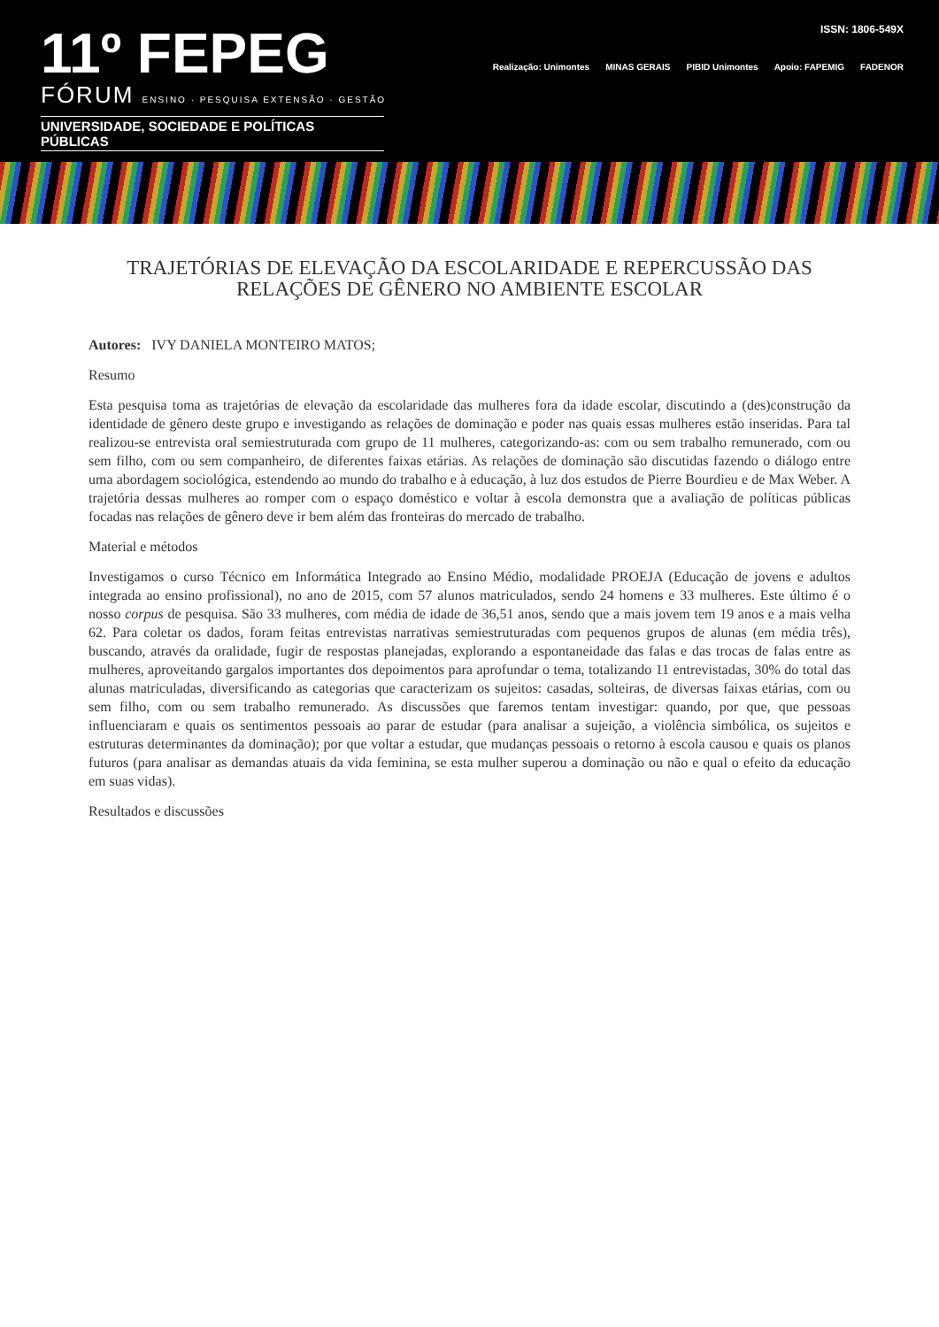11º FEPEG
FÓRUM ENSINO · PESQUISA EXTENSÃO · GESTÃO
UNIVERSIDADE, SOCIEDADE E POLÍTICAS PÚBLICAS
ISSN: 1806-549X
Realização: Unimontes MINAS GERAIS PIBID Unimontes Apoio: FAPEMIG FADENOR
TRAJETÓRIAS DE ELEVAÇÃO DA ESCOLARIDADE E REPERCUSSÃO DAS RELAÇÕES DE GÊNERO NO AMBIENTE ESCOLAR
Autores: IVY DANIELA MONTEIRO MATOS;
Resumo
Esta pesquisa toma as trajetórias de elevação da escolaridade das mulheres fora da idade escolar, discutindo a (des)construção da identidade de gênero deste grupo e investigando as relações de dominação e poder nas quais essas mulheres estão inseridas. Para tal realizou-se entrevista oral semiestruturada com grupo de 11 mulheres, categorizando-as: com ou sem trabalho remunerado, com ou sem filho, com ou sem companheiro, de diferentes faixas etárias. As relações de dominação são discutidas fazendo o diálogo entre uma abordagem sociológica, estendendo ao mundo do trabalho e à educação, à luz dos estudos de Pierre Bourdieu e de Max Weber. A trajetória dessas mulheres ao romper com o espaço doméstico e voltar à escola demonstra que a avaliação de políticas públicas focadas nas relações de gênero deve ir bem além das fronteiras do mercado de trabalho.
Material e métodos
Investigamos o curso Técnico em Informática Integrado ao Ensino Médio, modalidade PROEJA (Educação de jovens e adultos integrada ao ensino profissional), no ano de 2015, com 57 alunos matriculados, sendo 24 homens e 33 mulheres. Este último é o nosso corpus de pesquisa. São 33 mulheres, com média de idade de 36,51 anos, sendo que a mais jovem tem 19 anos e a mais velha 62. Para coletar os dados, foram feitas entrevistas narrativas semiestruturadas com pequenos grupos de alunas (em média três), buscando, através da oralidade, fugir de respostas planejadas, explorando a espontaneidade das falas e das trocas de falas entre as mulheres, aproveitando gargalos importantes dos depoimentos para aprofundar o tema, totalizando 11 entrevistadas, 30% do total das alunas matriculadas, diversificando as categorias que caracterizam os sujeitos: casadas, solteiras, de diversas faixas etárias, com ou sem filho, com ou sem trabalho remunerado. As discussões que faremos tentam investigar: quando, por que, que pessoas influenciaram e quais os sentimentos pessoais ao parar de estudar (para analisar a sujeição, a violência simbólica, os sujeitos e estruturas determinantes da dominação); por que voltar a estudar, que mudanças pessoais o retorno à escola causou e quais os planos futuros (para analisar as demandas atuais da vida feminina, se esta mulher superou a dominação ou não e qual o efeito da educação em suas vidas).
Resultados e discussões